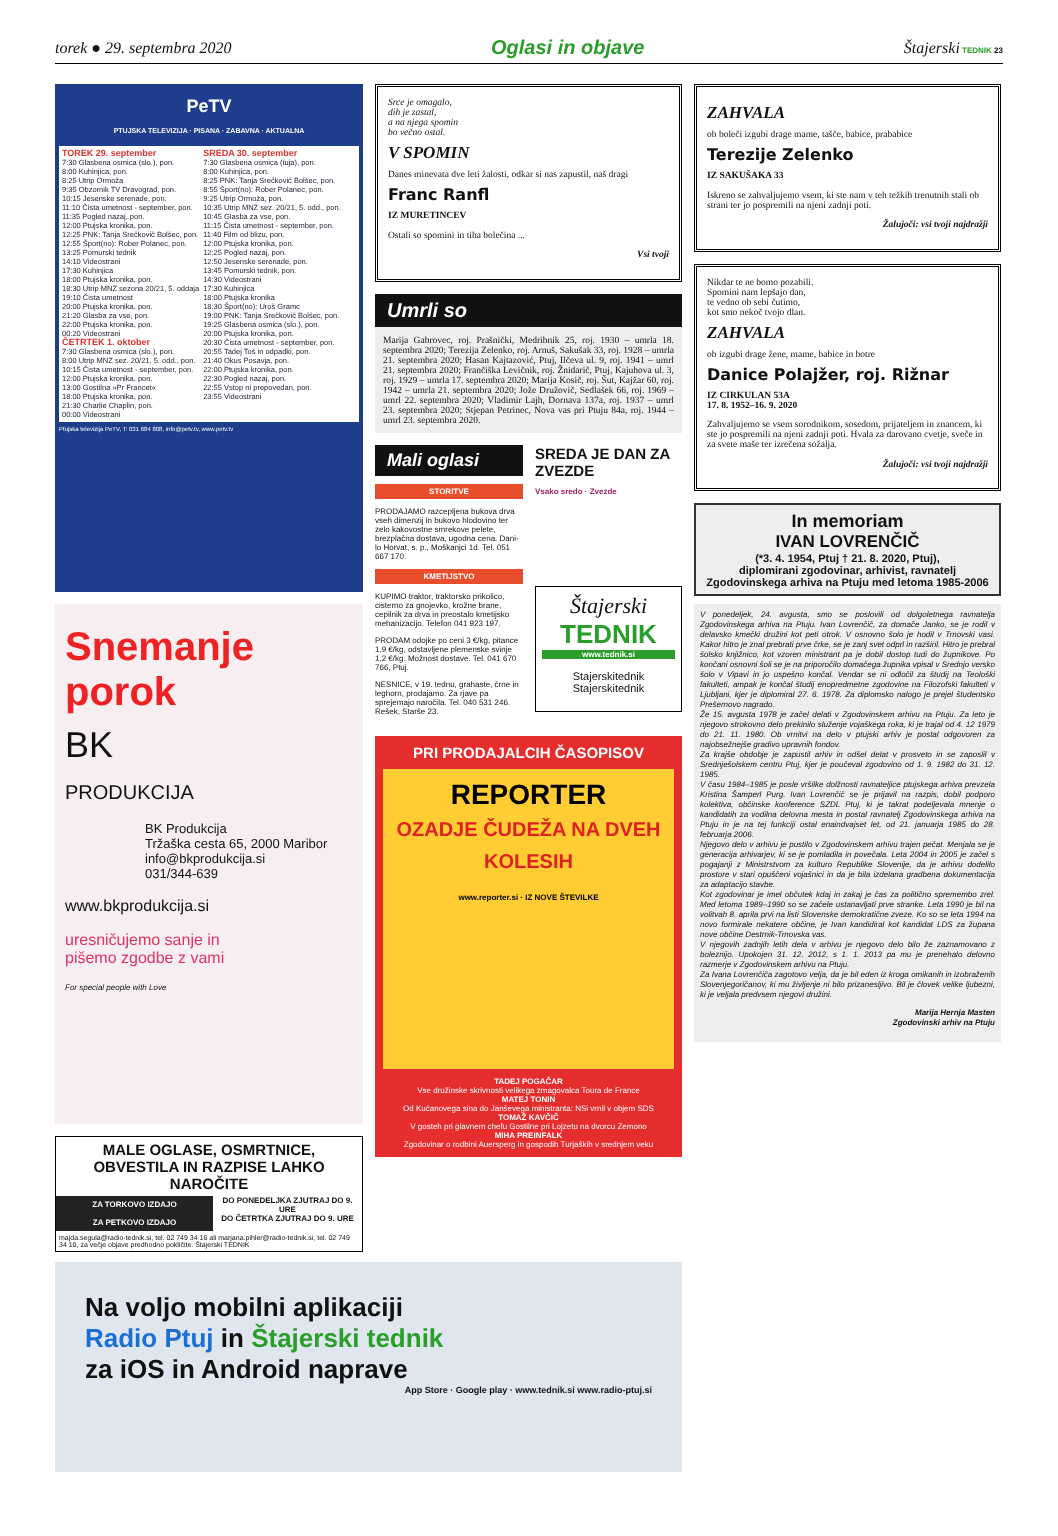torek ● 29. septembra 2020 Oglasi in objave Štajerski TEDNIK 23
PeTV
PTUJSKA TELEVIZIJA · PISANA · ZABAVNA · AKTUALNA
TOREK 29. september
7:30 Glasbena osmica (slo.), pon.
8:00 Kuhinjica, pon.
8:25 Utrip Ormoža
9:35 Obzornik TV Dravograd, pon.
10:15 Jesenske serenade, pon.
11:10 Čista umetnost - september, pon.
11:35 Pogled nazaj, pon.
12:00 Ptujska kronika, pon.
12:25 PNK: Tanja Srečkovič Bolšec, pon.
12:55 Šport(no): Rober Polanec, pon.
13:25 Pomurski tednik
14:10 Videostrani
17:30 Kuhinjica
18:00 Ptujska kronika, pon.
18:30 Utrip MNZ sezona 20/21, 5. oddaja
19:10 Čista umetnost
20:00 Ptujska kronika, pon.
21:20 Glasba za vse, pon.
22:00 Ptujska kronika, pon.
00:20 Videostrani
ČETRTEK 1. oktober
7:30 Glasbena osmica (slo.), pon.
8:00 Utrip MNZ sez. 20/21, 5. odd., pon.
10:15 Čista umetnost - september, pon.
12:00 Ptujska kronika, pon.
13:00 Gostilna »Pr Francet«
18:00 Ptujska kronika, pon.
21:30 Charlie Chaplin, pon.
00:00 Videostrani
SREDA 30. september
7:30 Glasbena osmica (tuja), pon.
8:00 Kuhinjica, pon.
8:25 PNK: Tanja Srečkovič Bolšec, pon.
8:55 Šport(no): Rober Polanec, pon.
9:25 Utrip Ormoža, pon.
10:35 Utrip MNZ sez. 20/21, 5. odd., pon.
10:45 Glasba za vse, pon.
11:15 Čista umetnost - september, pon.
11:40 Film od blizu, pon.
12:00 Ptujska kronika, pon.
12:25 Pogled nazaj, pon.
12:50 Jesenske serenade, pon.
13:45 Pomurski tednik, pon.
14:30 Videostrani
17:30 Kuhinjica
18:00 Ptujska kronika
18:30 Šport(no): Uroš Gramc
19:00 PNK: Tanja Srečkovič Bolšec, pon.
19:25 Glasbena osmica (slo.), pon.
20:00 Ptujska kronika, pon.
20:30 Čista umetnost - september, pon.
20:55 Tadej Toš in odpadki, pon.
21:40 Okus Posavja, pon.
22:00 Ptujska kronika, pon.
22:30 Pogled nazaj, pon.
22:55 Vstop ni prepovedan, pon.
23:55 Videostrani
Ptujska televizija PeTV, T: 031 684 808, info@petv.tv, www.petv.tv
Snemanje porok
BK
PRODUKCIJA
BK Produkcija
Tržaška cesta 65, 2000 Maribor
info@bkprodukcija.si
031/344-639
www.bkprodukcija.si
uresničujemo sanje in
pišemo zgodbe z vami
For special people with Love
MALE OGLASE, OSMRTNICE, OBVESTILA IN RAZPISE LAHKO NAROČITE
ZA TORKOVO IZDAJO
DO PONEDELJKA ZJUTRAJ DO 9. URE
ZA PETKOVO IZDAJO
DO ČETRTKA ZJUTRAJ DO 9. URE
majda.segula@radio-tednik.si, tel. 02 749 34 16 ali marjana.pihler@radio-tednik.si, tel. 02 749 34 10, za večje objave predhodno pokličite. Štajerski TEDNIK
Srce je omagalo,
dih je zastal,
a na njega spomin
bo večno ostal.
V SPOMIN
Danes minevata dve leti žalosti, odkar si nas zapustil, naš dragi
Franc Ranfl
IZ MURETINCEV
Ostali so spomini in tiha bolečina ...
Vsi tvoji
Umrli so
Marija Gabrovec, roj. Prašnički, Medribnik 25, roj. 1930 – umrla 18. septembra 2020; Terezija Zelenko, roj. Arnuš, Sakušak 33, roj. 1928 – umrla 21. septembra 2020; Hasan Kajtazović, Ptuj, Ilčeva ul. 9, roj. 1941 – umrl 21. septembra 2020; Frančiška Levičnik, roj. Žnidarič, Ptuj, Kajuhova ul. 3, roj. 1929 – umrla 17. septembra 2020; Marija Kosič, roj. Šut, Kajžar 60, roj. 1942 – umrla 21. septembra 2020; Jože Družovič, Sedlašek 66, roj. 1969 – umrl 22. septembra 2020; Vladimir Lajh, Dornava 137a, roj. 1937 – umrl 23. septembra 2020; Stjepan Petrinec, Nova vas pri Ptuju 84a, roj. 1944 – umrl 23. septembra 2020.
Mali oglasi
STORITVE
PRODAJAMO razcepljena bukova drva vseh dimenzij in bukovo hlodovino ter zelo kakovostne smrekove pelete, brezplačna dostava, ugodna cena. Dani-lo Horvat, s. p., Moškanjci 1d. Tel. 051 667 170.
KMETIJSTVO
KUPIMO traktor, traktorsko prikolico, cisterno za gnojevko, krožne brane, cepilnik za drva in preostalo kmetijsko mehanizacijo. Telefon 041 923 197.
PRODAM odojke po ceni 3 €/kg, pitance 1,9 €/kg, odstavljene plemenske svinje 1,2 €/kg. Možnost dostave. Tel. 041 670 766, Ptuj.
NESNICE, v 19. tednu, grahaste, črne in leghorn, prodajamo. Za rjave pa sprejemajo naročila. Tel. 040 531 246. Rešek, Starše 23.
SREDA JE DAN ZA ZVEZDE
Vsako sredo · Zvezde
Štajerski
TEDNIK
www.tednik.si
Stajerskitednik
Stajerskitednik
PRI PRODAJALCIH ČASOPISOV
REPORTER
OZADJE ČUDEŽA NA DVEH KOLESIH
www.reporter.si · IZ NOVE ŠTEVILKE
TADEJ POGAČAR
Vse družinske skrivnosti velikega zmagovalca Toura de France
MATEJ TONIN
Od Kučanovega sina do Janševega ministranta: NSi vrnil v objem SDS
TOMAŽ KAVČIČ
V gosteh pri glavnem chefu Gostilne pri Lojzetu na dvorcu Zemono
MIHA PREINFALK
Zgodovinar o rodbini Auersperg in gospodih Turjaških v srednjem veku
ZAHVALA
ob boleči izgubi drage mame, tašče, babice, prababice
Terezije Zelenko
IZ SAKUŠAKA 33
Iskreno se zahvaljujemo vsem, ki ste nam v teh težkih trenutnih stali ob strani ter jo pospremili na njeni zadnji poti.
Žalujoči: vsi tvoji najdražji
Nikdar te ne bomo pozabili.
Spomini nam lepšajo dan,
te vedno ob sebi čutimo,
kot smo nekoč tvojo dlan.
ZAHVALA
ob izgubi drage žene, mame, babice in botre
Danice Polajžer, roj. Rižnar
IZ CIRKULAN 53A
17. 8. 1952–16. 9. 2020
Zahvaljujemo se vsem sorodnikom, sosedom, prijateljem in znancem, ki ste jo pospremili na njeni zadnji poti. Hvala za darovano cvetje, sveče in za svete maše ter izrečena sožalja.
Žalujoči: vsi tvoji najdražji
In memoriam
IVAN LOVRENČIČ
(*3. 4. 1954, Ptuj † 21. 8. 2020, Ptuj),
diplomirani zgodovinar, arhivist, ravnatelj Zgodovinskega arhiva na Ptuju med letoma 1985-2006
V ponedeljek, 24. avgusta, smo se poslovili od dolgoletnega ravnatelja Zgodovinskega arhiva na Ptuju. Ivan Lovrenčič, za domače Janko, se je rodil v delavsko kmečki družini kot peti otrok. V osnovno šolo je hodil v Trnovski vasi. Kakor hitro je znal prebrati prve črke, se je zanj svet odprl in razširil. Hitro je prebral šolsko knjižnico, kot vzoren ministrant pa je dobil dostop tudi do župnikove. Po končani osnovni šoli se je na priporočilo domačega župnika vpisal v Srednjo versko šolo v Vipavi in jo uspešno končal. Vendar se ni odločil za študij na Teološki fakulteti, ampak je končal študij enopredmetne zgodovine na Filozofski fakulteti v Ljubljani, kjer je diplomiral 27. 6. 1978. Za diplomsko nalogo je prejel študentsko Prešernovo nagrado.
Že 15. avgusta 1978 je začel delati v Zgodovinskem arhivu na Ptuju. Za leto je njegovo strokovno delo prekinilo služenje vojaškega roka, ki je trajal od 4. 12 1979 do 21. 11. 1980. Ob vrnitvi na delo v ptujski arhiv je postal odgovoren za najobsežnejše gradivo upravnih fondov.
Za krajše obdobje je zapustil arhiv in odšel delat v prosveto in se zaposlil v Srednješolskem centru Ptuj, kjer je poučeval zgodovino od 1. 9. 1982 do 31. 12. 1985.
V času 1984–1985 je posle vršilke dolžnosti ravnateljice ptujskega arhiva prevzela Kristina Šamperl Purg. Ivan Lovrenčič se je prijavil na razpis, dobil podporo kolektiva, občinske konference SZDL Ptuj, ki je takrat podeljevala mnenje o kandidatih za vodilna delovna mesta in postal ravnatelj Zgodovinskega arhiva na Ptuju in je na tej funkciji ostal enaindvajset let, od 21. januarja 1985 do 28. februarja 2006.
Njegovo delo v arhivu je pustilo v Zgodovinskem arhivu trajen pečat. Menjala se je generacija arhivarjev, ki se je pomladila in povečala. Leta 2004 in 2005 je začel s pogajanji z Ministrstvom za kulturo Republike Slovenije, da je arhivu dodelilo prostore v stari opuščeni vojašnici in da je bila izdelana gradbena dokumentacija za adaptacijo stavbe.
Kot zgodovinar je imel občutek kdaj in zakaj je čas za politično spremembo zrel. Med letoma 1989–1990 so se začele ustanavljati prve stranke. Leta 1990 je bil na volitvah 8. aprila prvi na listi Slovenske demokratične zveze. Ko so se leta 1994 na novo formirale nekatere občine, je Ivan kandidiral kot kandidat LDS za župana nove občine Destrnik-Trnovska vas.
V njegovih zadnjih letih dela v arhivu je njegovo delo bilo že zaznamovano z boleznijo. Upokojen 31. 12. 2012, s 1. 1. 2013 pa mu je prenehalo delovno razmerje v Zgodovinskem arhivu na Ptuju.
Za Ivana Lovrenčiča zagotovo velja, da je bil eden iz kroga omikanih in izobraženih Slovenjegoričanov, ki mu življenje ni bilo prizanesljivo. Bil je človek velike ljubezni, ki je veljala predvsem njegovi družini.
Marija Hernja Masten
Zgodovinski arhiv na Ptuju
Na voljo mobilni aplikaciji
Radio Ptuj in Štajerski tednik
za iOS in Android naprave
App Store · Google play · www.tednik.si www.radio-ptuj.si